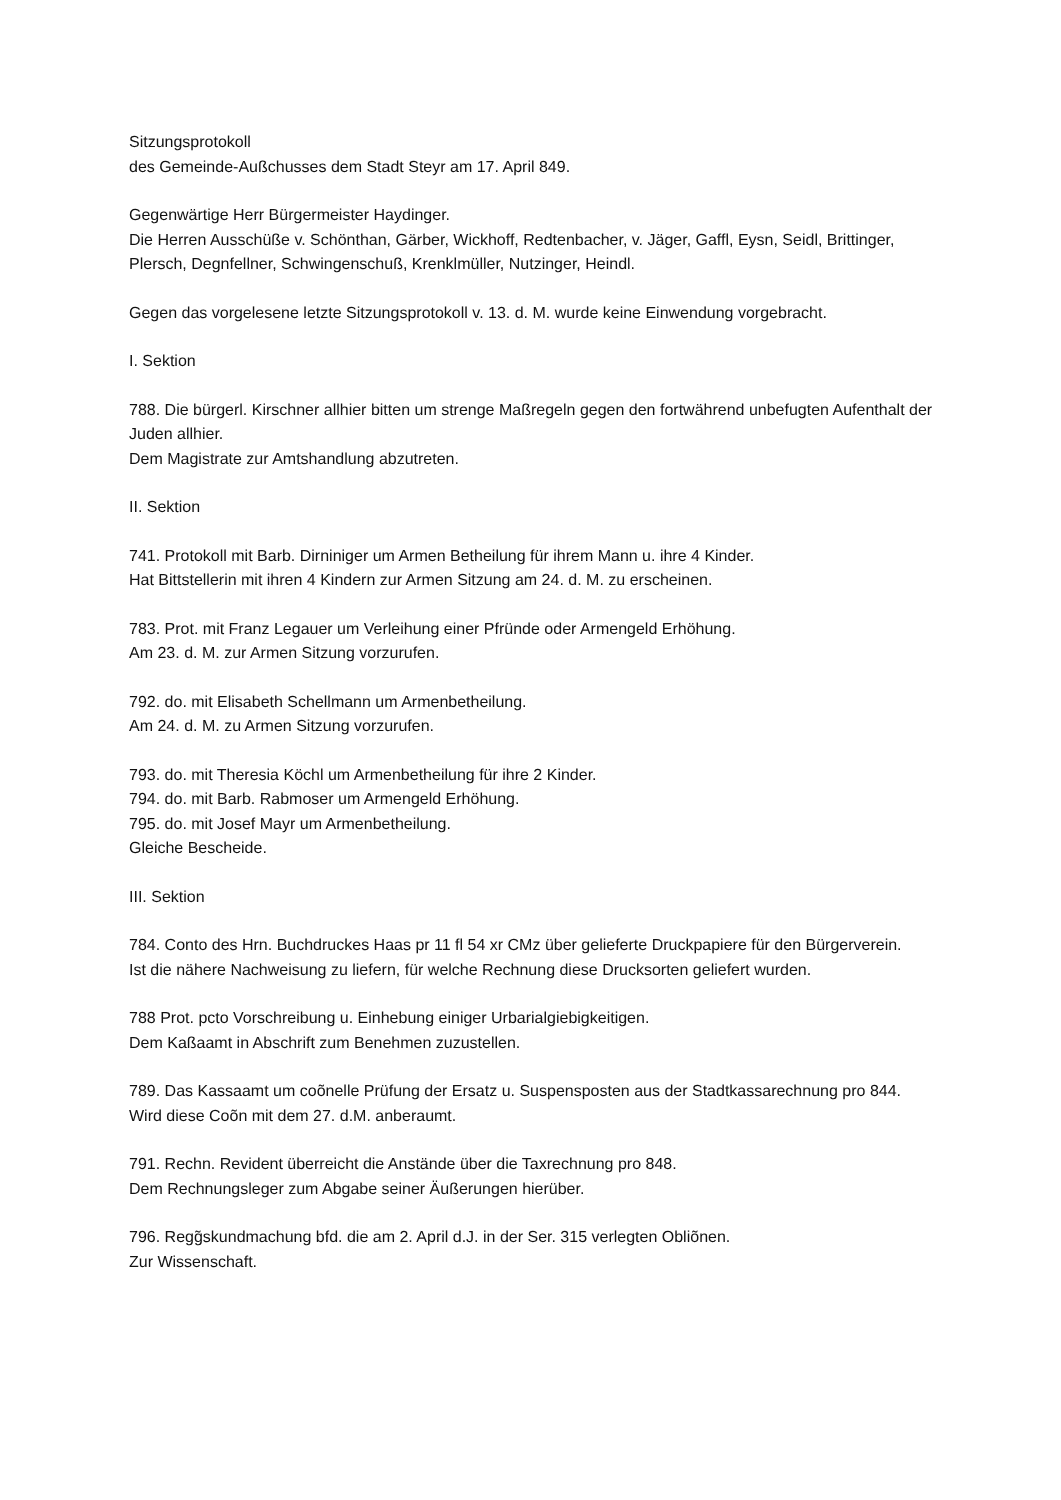Sitzungsprotokoll
des Gemeinde-Außchusses dem Stadt Steyr am 17. April 849.
Gegenwärtige Herr Bürgermeister Haydinger.
Die Herren Ausschüße v. Schönthan, Gärber, Wickhoff, Redtenbacher, v. Jäger, Gaffl, Eysn, Seidl, Brittinger, Plersch, Degnfellner, Schwingenschuß, Krenklmüller, Nutzinger, Heindl.
Gegen das vorgelesene letzte Sitzungsprotokoll v. 13. d. M. wurde keine Einwendung vorgebracht.
I. Sektion
788. Die bürgerl. Kirschner allhier bitten um strenge Maßregeln gegen den fortwährend unbefugten Aufenthalt der Juden allhier.
Dem Magistrate zur Amtshandlung abzutreten.
II. Sektion
741. Protokoll mit Barb. Dirniniger um Armen Betheilung für ihrem Mann u. ihre 4 Kinder.
Hat Bittstellerin mit ihren 4 Kindern zur Armen Sitzung am 24. d. M. zu erscheinen.
783. Prot. mit Franz Legauer um Verleihung einer Pfründe oder Armengeld Erhöhung.
Am 23. d. M. zur Armen Sitzung vorzurufen.
792. do. mit Elisabeth Schellmann um Armenbetheilung.
Am 24. d. M. zu Armen Sitzung vorzurufen.
793. do. mit Theresia Köchl um Armenbetheilung für ihre 2 Kinder.
794. do. mit Barb. Rabmoser um Armengeld Erhöhung.
795. do. mit Josef Mayr um Armenbetheilung.
Gleiche Bescheide.
III. Sektion
784. Conto des Hrn. Buchdruckes Haas pr 11 fl 54 xr CMz über gelieferte Druckpapiere für den Bürgerverein.
Ist die nähere Nachweisung zu liefern, für welche Rechnung diese Drucksorten geliefert wurden.
788 Prot. pcto Vorschreibung u. Einhebung einiger Urbarialgiebigkeitigen.
Dem Kaßaamt in Abschrift zum Benehmen zuzustellen.
789. Das Kassaamt um coõnelle Prüfung der Ersatz u. Suspensposten aus der Stadtkassarechnung pro 844.
Wird diese Coõn mit dem 27. d.M. anberaumt.
791. Rechn. Revident überreicht die Anstände über die Taxrechnung pro 848.
Dem Rechnungsleger zum Abgabe seiner Äußerungen hierüber.
796. Regg̃skundmachung bfd. die am 2. April d.J. in der Ser. 315 verlegten Obliõnen.
Zur Wissenschaft.